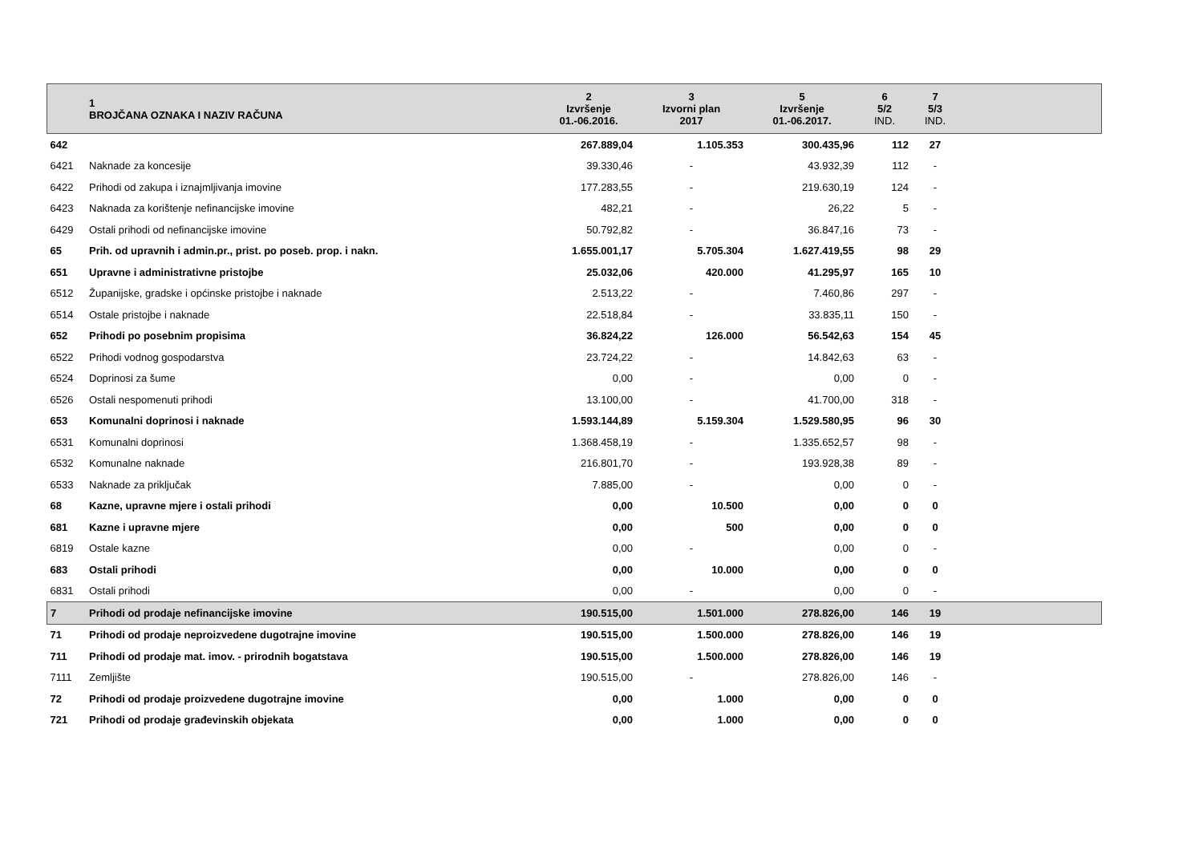| | 1 BROJČANA OZNAKA I NAZIV RAČUNA | 2 Izvršenje 01.-06.2016. | 3 Izvorni plan 2017 | 5 Izvršenje 01.-06.2017. | 6 5/2 IND. | 7 5/3 IND. | |
| --- | --- | --- | --- | --- | --- | --- | --- |
| 642 | | 267.889,04 | 1.105.353 | 300.435,96 | 112 | 27 | |
| 6421 | Naknade za koncesije | 39.330,46 | - | 43.932,39 | 112 | - | |
| 6422 | Prihodi od zakupa i iznajmljivanja imovine | 177.283,55 | - | 219.630,19 | 124 | - | |
| 6423 | Naknada za korištenje nefinancijske imovine | 482,21 | - | 26,22 | 5 | - | |
| 6429 | Ostali prihodi od nefinancijske imovine | 50.792,82 | - | 36.847,16 | 73 | - | |
| 65 | Prih. od upravnih i admin.pr., prist. po poseb. prop. i nakn. | 1.655.001,17 | 5.705.304 | 1.627.419,55 | 98 | 29 | |
| 651 | Upravne i administrativne pristojbe | 25.032,06 | 420.000 | 41.295,97 | 165 | 10 | |
| 6512 | Županijske, gradske i općinske pristojbe i naknade | 2.513,22 | - | 7.460,86 | 297 | - | |
| 6514 | Ostale pristojbe i naknade | 22.518,84 | - | 33.835,11 | 150 | - | |
| 652 | Prihodi po posebnim propisima | 36.824,22 | 126.000 | 56.542,63 | 154 | 45 | |
| 6522 | Prihodi vodnog gospodarstva | 23.724,22 | - | 14.842,63 | 63 | - | |
| 6524 | Doprinosi za šume | 0,00 | - | 0,00 | 0 | - | |
| 6526 | Ostali nespomenuti prihodi | 13.100,00 | - | 41.700,00 | 318 | - | |
| 653 | Komunalni doprinosi i naknade | 1.593.144,89 | 5.159.304 | 1.529.580,95 | 96 | 30 | |
| 6531 | Komunalni doprinosi | 1.368.458,19 | - | 1.335.652,57 | 98 | - | |
| 6532 | Komunalne naknade | 216.801,70 | - | 193.928,38 | 89 | - | |
| 6533 | Naknade za priključak | 7.885,00 | - | 0,00 | 0 | - | |
| 68 | Kazne, upravne mjere i ostali prihodi | 0,00 | 10.500 | 0,00 | 0 | 0 | |
| 681 | Kazne i upravne mjere | 0,00 | 500 | 0,00 | 0 | 0 | |
| 6819 | Ostale kazne | 0,00 | - | 0,00 | 0 | - | |
| 683 | Ostali prihodi | 0,00 | 10.000 | 0,00 | 0 | 0 | |
| 6831 | Ostali prihodi | 0,00 | - | 0,00 | 0 | - | |
| 7 | Prihodi od prodaje nefinancijske imovine | 190.515,00 | 1.501.000 | 278.826,00 | 146 | 19 | |
| 71 | Prihodi od prodaje neproizvedene dugotrajne imovine | 190.515,00 | 1.500.000 | 278.826,00 | 146 | 19 | |
| 711 | Prihodi od prodaje mat. imov. - prirodnih bogatstava | 190.515,00 | 1.500.000 | 278.826,00 | 146 | 19 | |
| 7111 | Zemljište | 190.515,00 | - | 278.826,00 | 146 | - | |
| 72 | Prihodi od prodaje proizvedene dugotrajne imovine | 0,00 | 1.000 | 0,00 | 0 | 0 | |
| 721 | Prihodi od prodaje građevinskih objekata | 0,00 | 1.000 | 0,00 | 0 | 0 | |